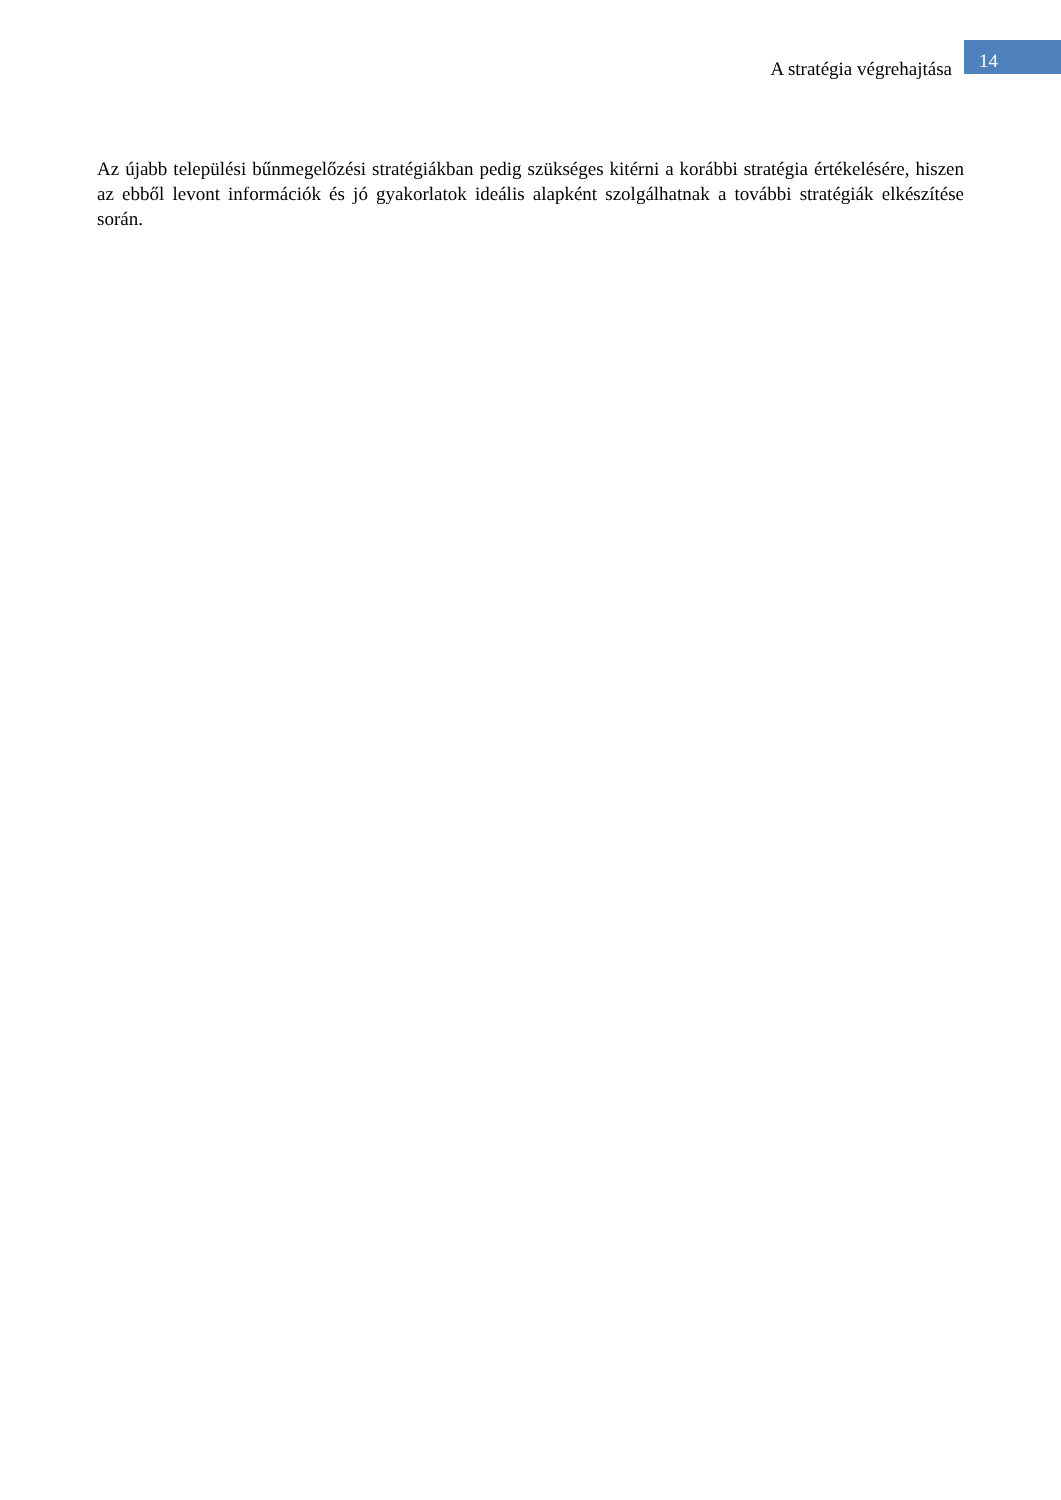A stratégia végrehajtása
14
Az újabb települési bűnmegelőzési stratégiákban pedig szükséges kitérni a korábbi stratégia értékelésére, hiszen az ebből levont információk és jó gyakorlatok ideális alapként szolgálhatnak a további stratégiák elkészítése során.